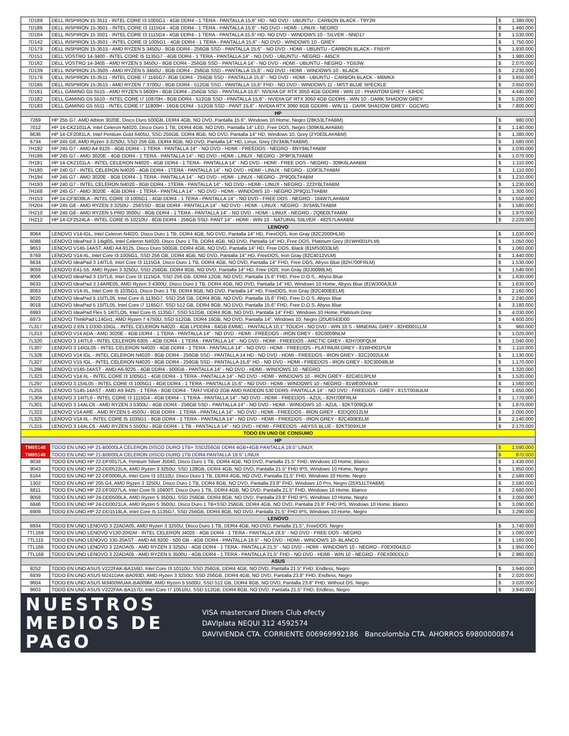| 7D189 | DELL INSPIRON 15 3511 - INTEL CORE I3 1005G1 - 4GB DDR4 - 1 TERA - PANTALLA 15,6" HD - NO DVD - UBUNTU - CARBON BLACK - T9Y2R | $ | 1.380.000 |
| 7D186 | DELL INSPIRON 15-3501 - INTEL CORE I3 1115G4 - 4GB DDR4 - 1 TERA - PANTALLA 15,6" - NO DVD - HDMI - LINUX - NEGRO | $ | 1.460.000 |
| 7D184 | DELL INSPIRON 15 3501 - INTEL CORE I3 1115G4 - 4GB DDR4 - 1 TERA - PANTALLA 15,6" HD- NO DVD - WINDOWS 10 - SILVER - NND17 | $ | 1.530.000 |
| 7D142 | DELL INSPIRON 15-3501 - INTEL CORE I3 1005G1 - 4GB DDR4 - 1 TERA - PANTALLA 15,6" - NO DVD - WINDOWS 10 - GREY | $ | 1.750.000 |
| 7D179 | DELL INSPIRON 15-3515 - AMD RYZEN 5 3450U - 8GB DDR4 - 256GB SSD - PANTALLA 15,6" - NO DVD - HDMI - UBUNTU - CARBON BLACK - FN5YP | $ | 1.930.000 |
| 7D151 | DELL VOSTRO 14-3400 - INTEL CORE I5 1135G7 - 4GB DDR4 - 1 TERA - PANTALLA 14" - NO DVD - UBUNTU - NEGRO - 445CX | $ | 1.980.000 |
| 7D162 | DELL VOSTRO 14-3405 - AMD RYZEN 5 3450U - 8GB DDR4 - 256GB SSD - PANTALLA 14" - NO DVD - HDMI - UBUNTU - NEGRO - YG53W | $ | 2.070.000 |
| 7D139 | DELL INSPIRON 15-3505 - AMD RYZEN 5 3450U - 8GB DDR4 - 256GB SSD - PANTALLA 15,6" - NO DVD - HDMI - WINDOWS 10 - BLACK | $ | 2.230.000 |
| 7D178 | DELL INSPIRON 15-3511 - INTEL CORE I7 1165G7- 8GB DDR4 - 256GB SSD - PANTALLA 15,6" - NO DVD - HDMI - UBUNTU - CARBON BLACK - M6MKX | $ | 3.650.000 |
| 7D185 | DELL INSPIRON 15-3515 - AMD RYZEN 7 3700U - 8GB DDR4 - 512GB SSD - PANTALLA 15,6" FHD - NO DVD - WINDOWS 11 - MIST BLUE SPECKLE | $ | 3.650.000 |
| 7D181 | DELL GAMING G5 5515 - AMD RYZEN 5 5600H - 8GB DDR4 - 256GB SSD - PANTALLA 15,6"- NVIDIA GF RTX 3050 4GB GDDR6 - WIN 10 - PHANTOM GREY - 6JHDC | $ | 4.440.000 |
| 7D182 | DELL GAMING G5 5510 - INTEL CORE I7 10870H - 8GB DDR4 - 512GB SSD - PANTALLA 15,6" - NVIDIA GF RTX 3050 4GB GDDR6 - WIN 10 - DARK SHADOW GREY | $ | 5.200.000 |
| 7D183 | DELL GAMING G5 5511 - INTEL CORE I7 11800H - 16GB DDR4 - 512GB SSD - PANT 15,6" - NVIDIA RTX 3060 6GB GDDR6 - WIN 11 - DARK SHADOW GREY - GGCWG | $ | 7.800.000 |
| HP | | | |
| 7269 | HP 255 G7, AMD Athlon 3020E, Disco Duro 500GB, DDR4 4GB, NO DVD, Pantalla 15.6", Windows 10 Home, Negro (28K53LT#ABM) | $ | 980.000 |
| 7012 | HP 14-CK2101LA, Intel Celeron N4020, Disco Duro 1 TB, DDR4 4GB, NO DVD, Pantalla 14" LED, Free DOS, Negro (309K6LA#ABM) | $ | 1.140.000 |
| 6636 | HP 14-CF2081LA, Intel Pentium Gold 6405U, SSD 256GB, DDR4 8GB, NO DVD, Pantalla 14" HD, Windows 10, Grey (2Y0E0LA#ABM) | $ | 1.380.000 |
| 6734 | HP 245 G8, AMD Ryzen 3-3250U, SSD 256 GB, DDR4 8GB, NO DVD, Pantalla 14" HD, Linux, Grey (3V3A9LT#ABM) | $ | 1.580.000 |
| 7H192 | HP 245 G7 - AMD A4 9125 - 4GB DDR4 - 1 TERA - PANTALLA 14" - NO DVD - HDMI - FREEDOS - NEGRO - 6NY94LT#ABM | $ | 1.030.000 |
| 7H186 | HP 245 G7 - AMD 3020E - 4GB DDR4 - 1 TERA - PANTALLA 14" - NO DVD - HDMI - LINUX - NEGRO - 2P9P3LT#ABM | $ | 1.070.000 |
| 7H181 | HP 14-CK2101LA - INTEL CELERON N4020 - 4GB DDR4 - 1 TERA - PANTALLA 14" - NO DVD - HDMI - FREE DOS - NEGRO - 309K6LA#ABM | $ | 1.110.000 |
| 7H180 | HP 240 G7 - INTEL CELERON N4020 - 4GB DDR4 - 1TERA - PANTALLA 14" - NO DVD - HDMI - LINUX - NEGRO - 1D0F3LT#ABM | $ | 1.110.000 |
| 7H194 | HP 245 G7 - AMD 3020E - 8GB DDR4 - 1 TERA - PANTALLA 14" - NO DVD - HDMI - LINUX - NEGRO - 2P9Q0LT#ABM | $ | 1.210.000 |
| 7H193 | HP 240 G7 - INTEL CELERON N4020 - 8GB DDR4 - 1TERA - PANTALLA 14" - NO DVD - HDMI - LINUX - NEGRO - 223Y6LT#ABM | $ | 1.230.000 |
| 7H168 | HP 245 G7 - AMD 3020E - 4GB DDR4 - 1 TERA - PANTALLA 14" - NO DVD - HDMI - WINDOWS 10 - NEGRO 2P9Q1LT#ABM | $ | 1.300.000 |
| 7H153 | HP 14-CF3039LA - INTEL CORE I3 1005G1 - 4GB DDR4 - 1 TERA - PANTALLA 14" - NO DVD - FREE DOS - NEGRO - 164W7LA#ABM | $ | 1.550.000 |
| 7H204 | HP 245 G8 - AMD RYZEN 3 3250U - 256SSD - 8GB DDR4 - PANTALLA 14" - NO DVD - HDMI - LINUX - NEGRO - 3V3A9LT#ABM | $ | 1.580.000 |
| 7H210 | HP 245 G8 - AMD RYZEN 5 PRO 3500U - 8GB DDR4 - 1 TERA - PANTALLA 14" - NO DVD - HDMI - LINUX - NEGRO - 2Q6E0LT#ABM | $ | 1.970.000 |
| 7H212 | HP 14-CF2524LA - INTEL CORE I5 10210U - 8GB DDR4 - 256GB SSD- PANT 14" - HDMI - WIN 10 - NATURAL SIILVER - 482S7LA#ABM | $ | 2.220.000 |
| LENOVO | | | |
| 8064 | LENOVO V14-IGL, Intel Celeron N4020, Disco Duro 1 TB, DDR4 4GB, NO DVD, Pantalla 14" HD, FreeDOS, Iron Gray (82C2000HLM) | $ | 1.030.000 |
| 6088 | LENOVO IdeaPad 3 14igl05, Intel Celeron N4020, Disco Duro 1 TB, DDR4 4GB, NO DVD, Pantalla 14" HD, Free DOS, Platinum Grey (81WH001PLM) | $ | 1.050.000 |
| 9653 | LENOVO V145-14AST, AMD A4-9125, Disco Duro 500GB, DDR4 4GB, NO DVD, Pantalla 14" HD, Free DOS, Black (81MS0033LM) | $ | 1.060.000 |
| 6769 | LENOVO V14-IIL, Intel Core I3 1005G1, SSD 256 GB, DDR4 4GB, NO DVD, Pantalla 14" HD, FreeDOS, Iron Gray (82C4012VLM) | $ | 1.440.000 |
| 6634 | LENOVO IdeaPad 3 14ITL6, Intel Core I3 1115G4, Disco Duro 1 TB, DDR4 4GB, NO DVD, Pantalla 14" FHD, Free DOS, Abyss Blue (82H700FRLM) | $ | 1.530.000 |
| 9059 | LENOVO E41-55, AMD Ryzen 3 3250U, SSD 256GB, DDR4 8GB, NO DVD, Pantalla 14" HD, Free DOS, Iron Gray (82J0098LM) | $ | 1.540.000 |
| 9006 | LENOVO IdeaPad 3 15ITL6, Intel Core I3 1115G4, SSD 256 GB, DDR4 12GB, NO DVD, Pantalla 15.6" FHD, Free D.O.S., Abyss Blue | $ | 1.630.000 |
| 6633 | LENOVO IdeaPad 3 14ARE05, AMD Ryzen 3 4300U, Disco Duro 1 TB, DDR4 4GB, NO DVD, Pantalla 14" HD, Windows 10 Home, Abyss Blue (81W300A3LM | $ | 1.630.000 |
| 8063 | LENOVO V14-IIL, Intel Core I5 1035G1, Disco Duro 1 TB, DDR4 8GB, NO DVD, Pantalla 14" HD, FreeDOS, Iron Gray (82C400EELM) | $ | 2.160.000 |
| 9020 | LENOVO IdeaPad 5 15ITL05, Intel Core i5 1135G7, SSD 256 GB, DDR4 8GB, NO DVD, Pantalla 15.6" FHD, Free D.O.S, Abyss Blue | $ | 2.240.000 |
| 9018 | LENOVO IdeaPad 5 15ITL05, Intel Core i7 1165G7, SSD 512 GB, DDR4 8GB, NO DVD, Pantalla 15.6" FHD, Free D.O.S, Abyss Blue | $ | 3.180.000 |
| 6993 | LENOVO IdeaPad Flex 5 14ITLO5, Intel Core I5 1135G7, SSD 512GB, DDR4 8GB, NO DVD, Pantalla 14" FHD, Windows 10 Home, Platinum Grey | $ | 4.030.000 |
| 6973 | LENOVO ThinkPad L14Gn1, AMD Ryzen 7 4750U, SSD 512GB, DDR4 16GB, NO DVD, Pantalla 14", Windows 10, Negro (20U6S43D00 | $ | 4.600.000 |
| 7L317 | LENOVO 2 EN 1 D330-10IGL - INTEL CELERON N4020 - 4GB LPDDR4 - 64GB EMMC - PANTALLA 10,1" TOUCH - NO DVD - WIN 10 S - MINERAL GREY - 82H0001LLM | $ | 960.000 |
| 7L313 | LENOVO V14 ADA - AMD 3020E - 4GB DDR4 - 1 TERA - PANTALLA 14" - NO DVD - HDMI - FREEDOS - IRON GREY - 82C6009NLM | $ | 1.020.000 |
| 7L320 | LENOVO 3 14ITL6 - INTEL CELERON 6305 - 4GB DDR4 - 1 TERA - PANTALLA 14" - NO DVD - HDMI - FREEDOS - ARCTIC GREY - 82H700FQLM | $ | 1.040.000 |
| 7L307 | LENOVO 3 14IGL05 - INTEL CELERON N4020 - 4GB DDR4 - 1 TERA - PANTALLA 14" - NO DVD - HDMI - FREEDOS - PLATINUM GREY - 81WH001PLM | $ | 1.110.000 |
| 7L326 | LENOVO V14 IGL - INTEL CELERON N4020 - 8GB DDR4 - 256GB SSD - PANTALLA 14 HD - NO DVD - HDMI - FREEDOS - IRON GREY - 82C2002ULM | $ | 1.130.000 |
| 7L327 | LENOVO V15 IGL - INTEL CELERON N4020 - 8GB DDR4 - 256GB SSD - PANTALLA 15,6" HD - NO DVD - HDMI - FREEDOS - IRON GREY - 82C30048LM | $ | 1.170.000 |
| 7L286 | LENOVO V145-14AST - AMD A6-9225 - 4GB DDR4 - 500GB - PANTALLA 14" - NO DVD - HDMI - WINDOWS 10 - NEGRO | $ | 1.320.000 |
| 7L323 | LENOVO V14 IIL - INTEL CORE I3 1005G1 - 4GB DDR4 - 1 TERA - PANTALLA 14" - NO DVD - HDMI - WINDOWS 10 - IRON GREY - 82C4013PLM | $ | 1.520.000 |
| 7L297 | LENOVO 3 15IIL05 - INTEL CORE I3 1005G1 - 4GB DDR4 - 1 TERA - PANTALLA 15,6" - NO DVD - HDMI - WINDOWS 10 - NEGRO - 81WE00V4LM | $ | 1.560.000 |
| 7L255 | LENOVO S145-14AST - AMD A9 9425 - 1 TERA - 8GB DDR4 - TARJ VIDEO 2GB AMD RADEON 530 DDR5 -PANTALLA 14" - NO DVD - FREEDOS - GREY - 81ST004ULM | $ | 1.650.000 |
| 7L304 | LENOVO 3 14ITL6 - INTEL CORE I3 1115G4 - 4GB DDR4 - 1 TERA - PANTALLA 14" - NO DVD - HDMI - FREEDOS - AZUL - 82H700FRLM | $ | 1.770.000 |
| 7L301 | LENOVO 3 14ALC6 - AMD RYZEN 3 5300U - 4GB DDR4 - 256GB SSD - PANTALLA 14" - NO DVD - HDMI - WINDOWS 10 - AZUL - 82KT009QLM | $ | 1.870.000 |
| 7L322 | LENOVO V14 ARE - AMD RYZEN 5 4500U - 8GB DDR4 - 1 TERA - PANTALLA 14" - NO DVD - HDMI - FREEDOS - IRON GREY - 82DQ0012LM | $ | 2.000.000 |
| 7L325 | LENOVO V14 IIL - INTEL CORE I5 1035G1 - 8GB DDR4 - 1 TERA - PANTALLA 14" - NO DVD - HDMI - FREEDOS - IRON GREY - 82C400EELM | $ | 2.140.000 |
| 7L315 | LENOVO 3 14ALC6 - AMD RYZEN 5 5500U - 8GB DDR4 - 1 TB - PANTALLA 14" - NO DVD - HDMI - FREEDOS - ABYSS BLUE - 82KT009XLM | $ | 2.170.000 |
| TODO EN UNO DE CONSUMO | | | |
| HP | | | |
| TM95148 | TODO EN UNO HP 21-B0000LA CELERON DISCO DURO 1TB+ SSD256GB DDR4 4GB+4GB PANTALLA 19.5" LINUX | $ | 1.590.000 |
| TM95148 | TODO EN UNO HP 21-B0000LA CELERON DISCO DURO 1TB DDR4 PANTALLA 19.5" LINUX | $ | 870.000 |
| 9038 | TODO EN UNO HP 22-DF0017LA, Pentium Silver J5040, Disco Duro 1 TB, DDR4 4GB, NO DVD, Pantalla 21.5" FHD, Windows 10 Home, Blanco | $ | 1.430.000 |
| 9043 | TODO EN UNO HP 22-DD0522LA, AMD Ryzen 3 3250U, SSD 128GB, DDR4 4GB, NO DVD, Pantalla 21.5" FHD IPS, Windows 10 Home, Negro | $ | 1.850.000 |
| 6164 | TODO EN UNO HP 22-DF0006LA, Intel Core I3 10110U, Disco Duro 1 TB, DDR4 4GB, NO DVD, Pantalla 21.5" FHD, Windows 10 Home, Negro | $ | 2.580.000 |
| 1302 | TODO EN UNO HP 205 G4, AMD Ryzen 3 3250U, Disco Duro 1 TB, DDR4 8GB, NO DVD, Pantalla 23.8" FHD, Windows 10 Pro, Negro (25X51LT#ABM) | $ | 2.580.000 |
| 6811 | TODO EN UNO HP 22-DF0027LA, Intel Core I5 10400T, Disco Duro 1 TB, DDR4 4GB, NO DVD, Pantalla 21.5" FHD, Windows 10 Home, Blanco | $ | 2.680.000 |
| 9058 | TODO EN UNO HP 24-DD0500LA, AMD Ryzen 5 3500U, SSD 256GB, DDR4 8GB, NO DVD, Pantalla 23.8" FHD IPS, Windows 10 Home, Negro | $ | 3.050.000 |
| 6846 | TODO EN UNO HP 24-DD0021LA, AMD Ryzen 5 3500U, Disco Duro 1 TB+SSD 256GB, DDR4 4GB, NO DVD, Pantalla 23.8" FHD IPS, Windows 10 Home, Blanco | $ | 3.090.000 |
| 6909 | TODO EN UNO HP 22-DD1518LA, Intel Core I5 1135G7, SSD 256GB, DDR4 8GB, NO DVD, Pantalla 21.5" FHD IPS, Windows 10 Home, Negro | $ | 3.290.000 |
| LENOVO | | | |
| 6934 | TODO EN UNO LENOVO 3 22ADA05, AMD Ryzen 3 3250U, Disco Duro 1 TB, DDR4 4GB, NO DVD, Pantalla 21.5", FreeDOS, Negro | $ | 1.740.000 |
| 7TL169 | TODO EN UNO LENOVO V130-20IGM - INTEL CELERON J4025 - 4GB DDR4 - 1 TERA - PANTALLA 19,5" - NO DVD - FREE DOS - NEGRO | $ | 1.080.000 |
| 7TL115 | TODO EN UNO LENOVO 330-20AST - AMD A6 9200 - 500 GB - 4GB DDR4 - PANTALLA 19.5" - NO DVD - HDMI - WINDOWS 10- BLANCO | $ | 1.160.000 |
| 7TL166 | TODO EN UNO LENOVO 3 22ADA05 - AMD RYZEN 3 3250U - 4GB DDR4 - 1 TERA - PANTALLA 21,5" - NO DVD - HDMI - WINDOWS 10 - NEGRO - F0EX0042LD | $ | 1.950.000 |
| 7TL168 | TODO EN UNO LENOVO 3 22ADA05 - AMD RYZEN 5 3500U - 4GB DDR4 - 1 TERA - PANTALLA 21,5" FHD - NO DVD - HDMI - WIN 10 - NEGRO - F0EX00DDLD | $ | 2.960.000 |
| ASUS | | | |
| 9252 | TODO EN UNO ASUS V222FAK-BA156D, Intel Core I3 10110U, SSD 256GB, DDR4 4GB, NO DVD, Pantalla 21.5" FHD, Endless, Negro | $ | 1.940.000 |
| 6939 | TODO EN UNO ASUS M241DAK-BA093D, AMD Ryzen 3 3250U, SSD 256GB, DDR4 4GB, NO DVD, Pantalla 23.8" FHD, Endless, Negro | $ | 2.020.000 |
| 9604 | TODO EN UNO ASUS M3400WUAK-BA009M, AMD Ryzen 5 5500U, SSD 512 GB, DDR4 8GB, NO DVD, Pantalla 23.8" FHD, Without OS, Negro | $ | 3.020.000 |
| 9603 | TODO EN UNO ASUS V222FAK-BA157D, Intel Core I7 10510U, SSD 512GB, DDR4 8GB, NO DVD, Pantalla 21.5" FHD, Endless, Negro | $ | 3.940.000 |
NUESTROS MEDIOS DE PAGO
VISA mastercard Diners Club efecty
DAVIplata NEQUI 312 4592574
DAVIVIENDA CTA. CORRIENTE 006969992186 Bancolombia CTA. AHORROS 69800000874